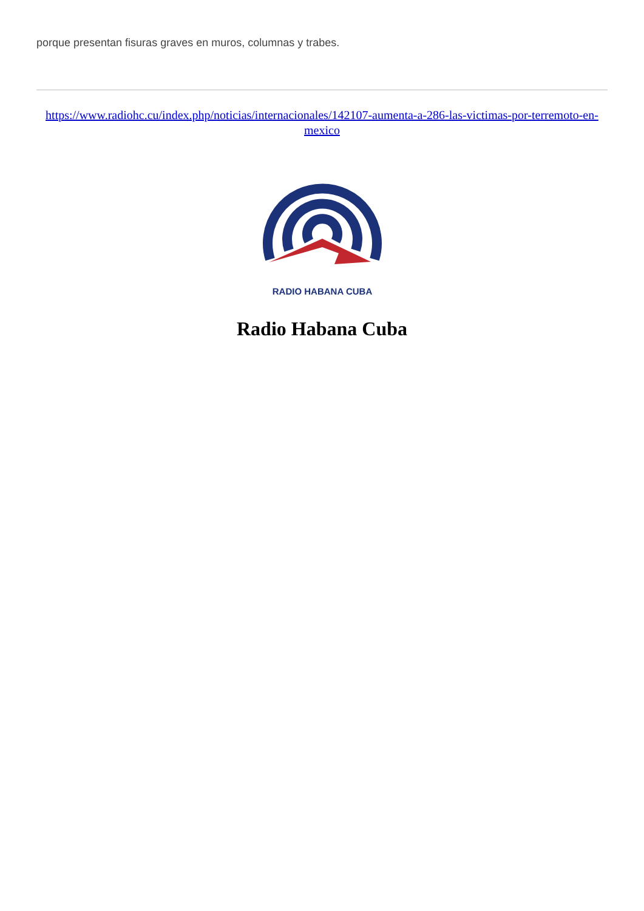porque presentan fisuras graves en muros, columnas y trabes.
https://www.radiohc.cu/index.php/noticias/internacionales/142107-aumenta-a-286-las-victimas-por-terremoto-en-mexico
RADIO HABANA CUBA
Radio Habana Cuba